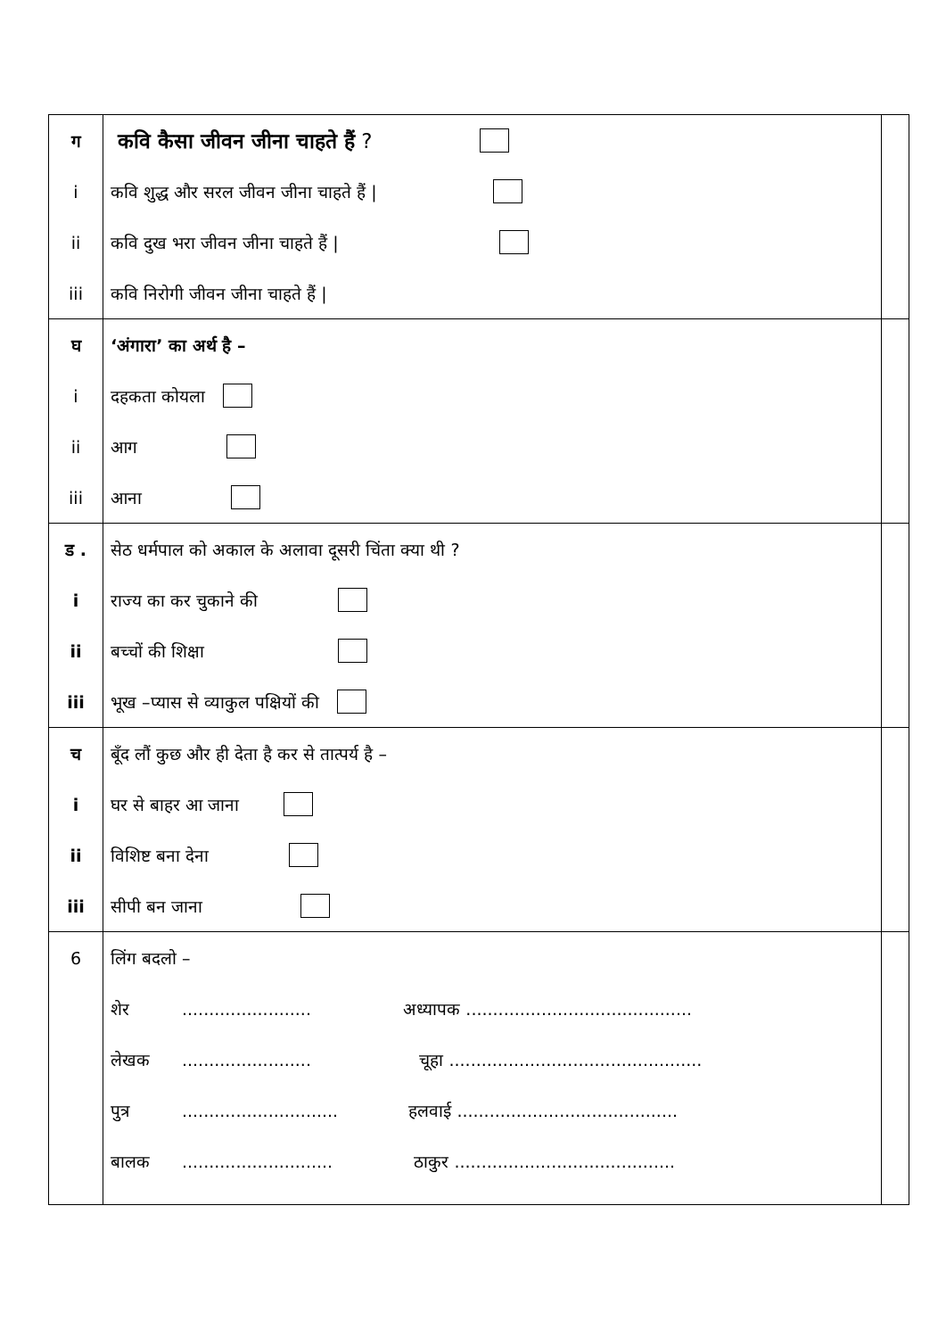| ग i ii iii | कवि कैसा जीवन जीना चाहते हैं ? कवि शुद्ध और सरल जीवन जीना चाहते हैं / कवि दुख भरा जीवन जीना चाहते हैं / कवि निरोगी जीवन जीना चाहते हैं / | |
| घ i ii iii | ‘अंगारा’ का अर्थ है – दहकता कोयला आग आना | |
| ड . i ii iii | सेठ धर्मपाल को अकाल के अलावा दूसरी चिंता क्या थी ? राज्य का कर चुकाने की बच्चों की शिक्षा भूख –प्यास से व्याकुल पक्षियों की | |
| च i ii iii | बूँद लौं कुछ और ही देता है कर से तात्पर्य है – घर से बाहर आ जाना विशिष्ट बना देना सीपी बन जाना | |
| 6 | लिंग बदलो – शेर ........................ अध्यापक .......................................... लेखक ........................ चूहा ............................................... पुत्र ............................. हलवाई ......................................... बालक ............................ ठाकुर ......................................... | |